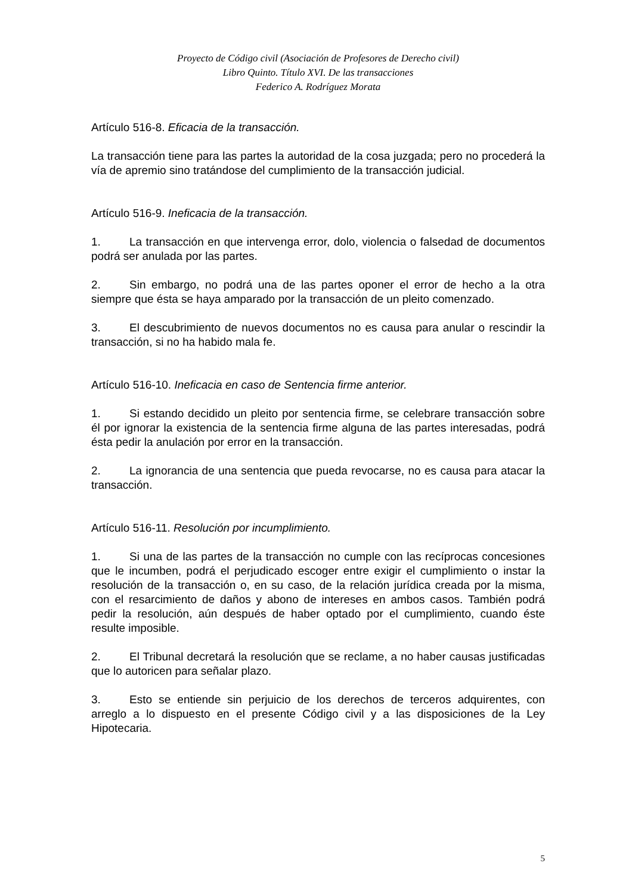Proyecto de Código civil (Asociación de Profesores de Derecho civil)
Libro Quinto. Título XVI. De las transacciones
Federico A. Rodríguez Morata
Artículo 516-8. Eficacia de la transacción.
La transacción tiene para las partes la autoridad de la cosa juzgada; pero no procederá la vía de apremio sino tratándose del cumplimiento de la transacción judicial.
Artículo 516-9. Ineficacia de la transacción.
1. La transacción en que intervenga error, dolo, violencia o falsedad de documentos podrá ser anulada por las partes.
2. Sin embargo, no podrá una de las partes oponer el error de hecho a la otra siempre que ésta se haya amparado por la transacción de un pleito comenzado.
3. El descubrimiento de nuevos documentos no es causa para anular o rescindir la transacción, si no ha habido mala fe.
Artículo 516-10. Ineficacia en caso de Sentencia firme anterior.
1. Si estando decidido un pleito por sentencia firme, se celebrare transacción sobre él por ignorar la existencia de la sentencia firme alguna de las partes interesadas, podrá ésta pedir la anulación por error en la transacción.
2. La ignorancia de una sentencia que pueda revocarse, no es causa para atacar la transacción.
Artículo 516-11. Resolución por incumplimiento.
1. Si una de las partes de la transacción no cumple con las recíprocas concesiones que le incumben, podrá el perjudicado escoger entre exigir el cumplimiento o instar la resolución de la transacción o, en su caso, de la relación jurídica creada por la misma, con el resarcimiento de daños y abono de intereses en ambos casos. También podrá pedir la resolución, aún después de haber optado por el cumplimiento, cuando éste resulte imposible.
2. El Tribunal decretará la resolución que se reclame, a no haber causas justificadas que lo autoricen para señalar plazo.
3. Esto se entiende sin perjuicio de los derechos de terceros adquirentes, con arreglo a lo dispuesto en el presente Código civil y a las disposiciones de la Ley Hipotecaria.
5